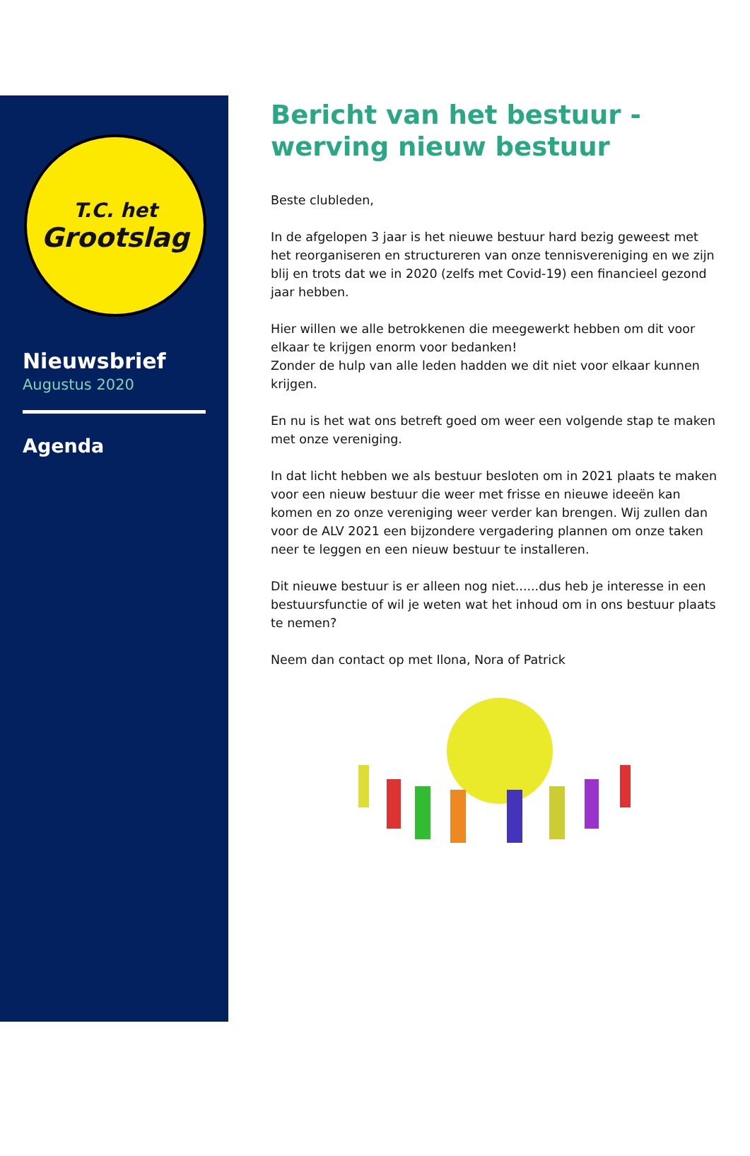T.C. het
Grootslag
Nieuwsbrief
Augustus 2020
Agenda
Bericht van het bestuur - werving nieuw bestuur
Beste clubleden,
In de afgelopen 3 jaar is het nieuwe bestuur hard bezig geweest met het reorganiseren en structureren van onze tennisvereniging en we zijn blij en trots dat we in 2020 (zelfs met Covid-19) een financieel gezond jaar hebben.
Hier willen we alle betrokkenen die meegewerkt hebben om dit voor elkaar te krijgen enorm voor bedanken!
Zonder de hulp van alle leden hadden we dit niet voor elkaar kunnen krijgen.
En nu is het wat ons betreft goed om weer een volgende stap te maken met onze vereniging.
In dat licht hebben we als bestuur besloten om in 2021 plaats te maken voor een nieuw bestuur die weer met frisse en nieuwe ideeën kan komen en zo onze vereniging weer verder kan brengen. Wij zullen dan voor de ALV 2021 een bijzondere vergadering plannen om onze taken neer te leggen en een nieuw bestuur te installeren.
Dit nieuwe bestuur is er alleen nog niet......dus heb je interesse in een bestuursfunctie of wil je weten wat het inhoud om in ons bestuur plaats te nemen?
Neem dan contact op met Ilona, Nora of Patrick